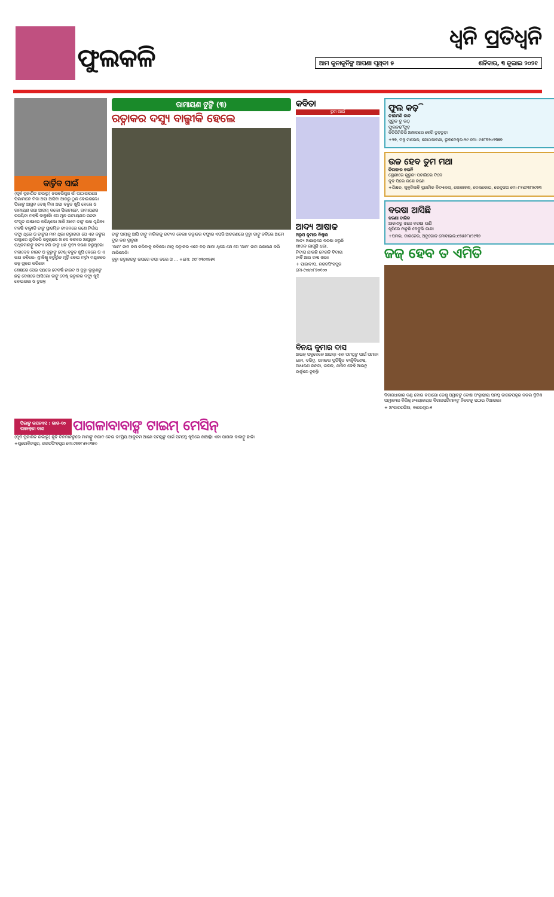ଫୁଲକଳି
ଧ୍ୱନି ପ୍ରତିଧ୍ୱନି
ଆମ କୁନାକୁନିଙ୍କ ଆପଣା ପୃଥିବୀ ୫ ଶନିବାର, ୩ ଜୁଲାଇ ୨୦୨୧
କାର୍ତ୍ତିକ ସାଇଁ
(ପୂର୍ବ ପ୍ରକାଶିତ ଉଭାରୁ) ନରହରିପୁର ଗାଁ ପାଠାଗାରରେ ପିଲାମାନେ ମିନା ଅପା ଆସିବା ଆଗରୁ ଠୁଳ ହୋଇଗଲେ। ପିଲାଙ୍କ ଆଗ୍ରହ ଦେଖି ମିନା ଅପା ବହୁତ ଖୁସି ହେଲେ ଓ ରାମାୟଣ କଥା ଆରମ୍ଭ କଲେ। ପିଲାମାନେ, ରାମାୟଣର ରଚୟିତା ମହର୍ଷି ବାଲ୍ମୀକି। ସେ ମୂଳ ରାମାୟଣର ରଚନା ସଂସ୍କୃତ ଭାଷାରେ କରିଥିଲେ। ଆଜି ଆମେ ତାଙ୍କ କଥା ଶୁଣିବା।
ମହର୍ଷି ବାଲ୍ମୀକି ତାଙ୍କ ପ୍ରାରମ୍ଭିକ ଜୀବନରେ ଜଣେ ନିର୍ଦ୍ଦୟ ଦସ୍ୟୁ ଥିଲେ ଓ ତାଙ୍କର ନାମ ଥିଲା ରତ୍ନାକର। ସେ ଏକ ଜଙ୍ଗଲ ରାସ୍ତାରେ ଲୁଚିକରି ରହୁଥିଲେ ଓ ସେ ବାଟରେ ଆସୁଥିବା ପଥିକମାନଙ୍କୁ ହତ୍ୟା କରି ତାଙ୍କ ଧନ ଦ୍ରବ୍ୟ ହରଣ କରୁଥିଲେ।
ମହାଦେବ ନାରଦ ଓ ବ୍ରହ୍ମାଙ୍କୁ ଦେଖି ବହୁତ ଖୁସି ହେଲେ ଓ ଏ କଥା କହିଲେ- ଶ୍ରୀବିଷ୍ଣୁ ଚତୁର୍ଭୁଜ ମୂର୍ତ୍ତି ହୋଇ ମର୍ତ୍ତ୍ୟ ମଣ୍ଡଳରେ ଜନ୍ମ ଗ୍ରହଣ କରିବେ।
ଶେଷରେ ସେଇ ପଥରେ ଦେବର୍ଷି ନାରଦ ଓ ବ୍ରହ୍ମା ବ୍ରାହ୍ମଣଙ୍କ ଛଦ୍ମ ବେଶରେ ଆସିଲେ। ତାଙ୍କୁ ଦେଖି ରତ୍ନାକର ଦସ୍ୟୁ ଖୁସି ହୋଇଗଲା ଓ ତୁରନ୍ତ
ରାମାୟଣ ଟୁଙ୍କି (୩)
ରତ୍ନାକର ଦସ୍ୟୁ ବାଲ୍ମୀକି ହେଲେ
ତାଙ୍କ ସାମ୍ନାକୁ ଆସି ତାଙ୍କୁ ମାରିବାକୁ ଉଦ୍ୟତ ହେଲା। ରତ୍ନାକର ଦସ୍ୟୁର ଏପରି ଆଚରଣରେ ବ୍ରହ୍ମା ତାଙ୍କୁ କହିଲେ ଆମେ ଦୁଇ ଜଣ ବ୍ରାହ୍ମଣ।
'ରାମ' ନାମ ଜପ କରିବାକୁ କହିଲେ। ମାତ୍ର ରତ୍ନାକର ଏତେ ବଡ଼ ପାପୀ ଥିଲେ ଯେ ସେ 'ରାମ' ନାମ ଉଚ୍ଚାରଣ କରି ପାରିଲେନି।
ବ୍ରହ୍ମା ରତ୍ନାକରଙ୍କ ଉପରେ ଦୟା କଲେ ଓ ... +ମୋ: ୯୯୮୦୩୦୦୭୫୧
କବିତା
ତୁମ ପାଇଁ
ଆଦ୍ୟ ଆଷାଢ
ଅରୂପ କୁମାର ବିଶ୍ୱାଳ
ଆଦ୍ୟ ଆଷାଢ଼ରେ ବରଷା ଝରୁଛି
ଶୀତଳ ଲାଗୁଛି ଧରା,
ନିଦାଘ ଯାଉଛି ନେଇକି ବିଦାୟ
ନାହିଁ ଆଉ ତାଷ ଖରା।
+ ପାରାଦୀପ, ଜଗତସିଂହପୁର
ମୋ-୯୦୪୦୮୭୦୧୦୦
ବିନୟ କୁମାର ଦାସ
ଆଇନ୍ ସବୁବେଳେ ଆଇନ୍। ଏହା ସମସ୍ତଙ୍କ ପାଇଁ ସମାନ। ଧନୀ, ଦରିଦ୍ର, ସମାଜର ପ୍ରତିଷ୍ଠିତ ବ୍ୟକ୍ତିବିଶେଷ, ସାଧାରଣ ଜନତା, ଶାସକ, ଶାସିତ କେହି ଆଇନ୍ର ଊର୍ଦ୍ଧ୍ୱରେ ନୁହନ୍ତି।
ଫୁଲ କଢ଼ି
ନୀଳମଣି ଚାନ୍ଦ
ସୁରୁଜ ତୁ ଉଠ୍
ଫୁଲକଢ଼ି ଫୁଟ୍
କିଚିରିମିଚିରି ଅନ୍ଧାରରେ ବେଗି ତୁଟ୍‌ତୁଟ୍।
+୨୭, ମନ୍ତ୍ର ମାଉେର, ଗୋଠପାଟଣା, ଭୁବନେଶ୍ୱର-୨୯ ମୋ: ୯୫୮୩୨୦୨୩୫୭
ଉଚ୍ଚ ହେବ ତୁମ ମଥା
ନିରାକାର ଚଇନି
ଶ୍ରେଣୀରେ ଗୁରୁଜୀ ପଚାରିଲେ ଦିନେ
କୁହ ପିଲେ ଜଣେ ଜଣେ
+ଶିକ୍ଷକ, ସୁବ୍ରତିସାହି ପ୍ରାଥମିକ ବିଦ୍ୟାଳୟ, ଗୋଳାବନ୍ଧ, ତେଲକୋଇ, କେନ୍ଦୁଝର ମୋ-୮୨୪୯୩୮୭୯୭୩
ବରଷା ଆସିଛି
ଝରଣା ବାରିକ
ଆକାଶରୁ ଝରେ ବରଷା ପାଣି
ଖୁସିରେ ନାଚୁଛି ବେଙ୍ଗୁଲି ରାଣୀ
+ସମଲ, ତାଳଚେର, ଅନୁଗୋଳ ମୋବାଇଲ:୯୫୫୬୮୪୨୯୩୨
ଜଜ୍ ହେବ ତ ଏମିତି
ବିଚାରଧାରାର ଦଣ୍ଡ ହୋଇ ନପାରେ। ତେଣୁ ସମ୍ରାଟଙ୍କ ଦୋଷ ସଂକ୍ରାନ୍ତୀୟ ସମସ୍ତ କାଗଜପତ୍ରର ନକଲ ବ୍ରିଟିଶ ସାମ୍ରାଜ୍ୟର ବିଭିନ୍ନ ନ୍ୟାୟାଳୟର ବିଚାରପତିମାନଙ୍କ ନିକଟକୁ ପଠାଇ ଦିଆଗଲା।
+ ଅଂଗାରଗଡିଆ, ବାଲେଶ୍ୱର-୧
ପିଲାଙ୍କ ଉପନ୍ୟାସ : ଭାଗ-୧୦
ପାଡାମ୍ବରୀ ଦାଶ
ପାଗଳାବାବାଙ୍କ ଟାଇମ୍ ମେସିନ୍
(ପୂର୍ବ ପ୍ରକାଶିତ ଉଭାରୁ) ଛୁଟି ଦିନମାନଙ୍କରେ ମାମାଙ୍କୁ ବରାଦ ଦେଇ ତା'ପ୍ରିୟ ଆଳୁଦମ ଆଣେ ସମସ୍ତଙ୍କ ପାଇଁ ସମସ୍ତେ ଖୁସିରେ ଖାଆନ୍ତି। ଏକା ପାଗଳା ବାବାଙ୍କୁ ଛାଡି।
+ପୁରୋହିତପୁର, ଜଗତସିଂହପୁର ମୋ:୯୭୭୮୫୨୦୩୭୦